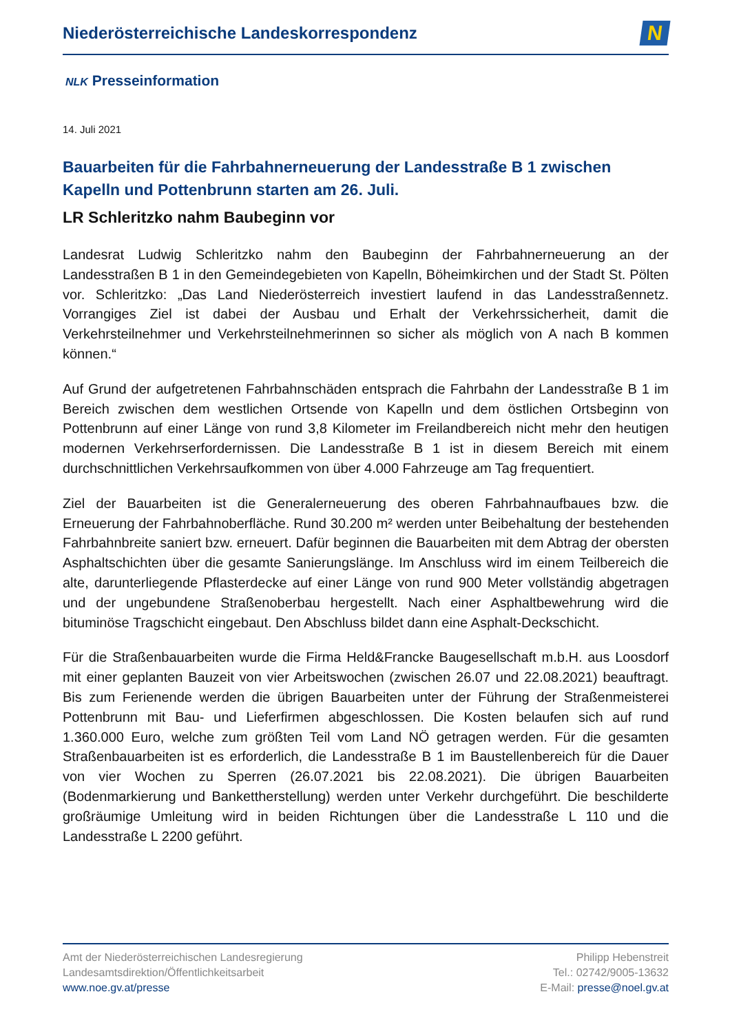Niederösterreichische Landeskorrespondenz
N
NLK Presseinformation
14. Juli 2021
Bauarbeiten für die Fahrbahnerneuerung der Landesstraße B 1 zwischen Kapelln und Pottenbrunn starten am 26. Juli.
LR Schleritzko nahm Baubeginn vor
Landesrat Ludwig Schleritzko nahm den Baubeginn der Fahrbahnerneuerung an der Landesstraßen B 1 in den Gemeindegebieten von Kapelln, Böheimkirchen und der Stadt St. Pölten vor. Schleritzko: „Das Land Niederösterreich investiert laufend in das Landesstraßennetz. Vorrangiges Ziel ist dabei der Ausbau und Erhalt der Verkehrssicherheit, damit die Verkehrsteilnehmer und Verkehrsteilnehmerinnen so sicher als möglich von A nach B kommen können.“
Auf Grund der aufgetretenen Fahrbahnschäden entsprach die Fahrbahn der Landesstraße B 1 im Bereich zwischen dem westlichen Ortsende von Kapelln und dem östlichen Ortsbeginn von Pottenbrunn auf einer Länge von rund 3,8 Kilometer im Freilandbereich nicht mehr den heutigen modernen Verkehrserfordernissen. Die Landesstraße B 1 ist in diesem Bereich mit einem durchschnittlichen Verkehrsaufkommen von über 4.000 Fahrzeuge am Tag frequentiert.
Ziel der Bauarbeiten ist die Generalerneuerung des oberen Fahrbahnaufbaues bzw. die Erneuerung der Fahrbahnoberfläche. Rund 30.200 m² werden unter Beibehaltung der bestehenden Fahrbahnbreite saniert bzw. erneuert. Dafür beginnen die Bauarbeiten mit dem Abtrag der obersten Asphaltschichten über die gesamte Sanierungslänge. Im Anschluss wird im einem Teilbereich die alte, darunterliegende Pflasterdecke auf einer Länge von rund 900 Meter vollständig abgetragen und der ungebundene Straßenoberbau hergestellt. Nach einer Asphaltbewehrung wird die bituminöse Tragschicht eingebaut. Den Abschluss bildet dann eine Asphalt-Deckschicht.
Für die Straßenbauarbeiten wurde die Firma Held&Francke Baugesellschaft m.b.H. aus Loosdorf mit einer geplanten Bauzeit von vier Arbeitswochen (zwischen 26.07 und 22.08.2021) beauftragt. Bis zum Ferienende werden die übrigen Bauarbeiten unter der Führung der Straßenmeisterei Pottenbrunn mit Bau- und Lieferfirmen abgeschlossen. Die Kosten belaufen sich auf rund 1.360.000 Euro, welche zum größten Teil vom Land NÖ getragen werden. Für die gesamten Straßenbauarbeiten ist es erforderlich, die Landesstraße B 1 im Baustellenbereich für die Dauer von vier Wochen zu Sperren (26.07.2021 bis 22.08.2021). Die übrigen Bauarbeiten (Bodenmarkierung und Bankettherstellung) werden unter Verkehr durchgeführt. Die beschilderte großräumige Umleitung wird in beiden Richtungen über die Landesstraße L 110 und die Landesstraße L 2200 geführt.
Amt der Niederösterreichischen Landesregierung
Landesamtsdirektion/Öffentlichkeitsarbeit
www.noe.gv.at/presse
Philipp Hebenstreit
Tel.: 02742/9005-13632
E-Mail: presse@noel.gv.at